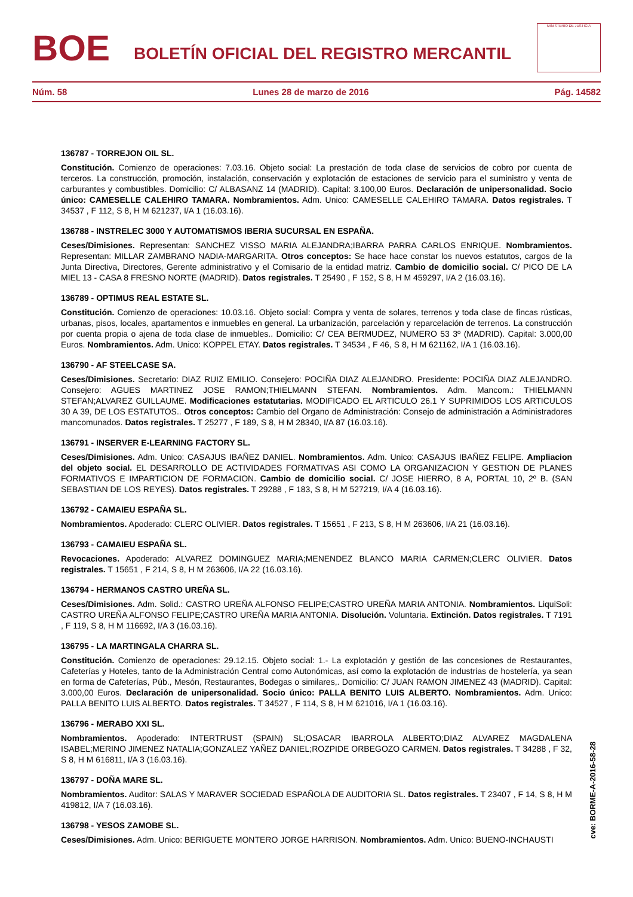BOE
BOLETÍN OFICIAL DEL REGISTRO MERCANTIL
MINISTERIO DE JUSTICIA
Núm. 58 Lunes 28 de marzo de 2016 Pág. 14582
136787 - TORREJON OIL SL.
Constitución. Comienzo de operaciones: 7.03.16. Objeto social: La prestación de toda clase de servicios de cobro por cuenta de terceros. La construcción, promoción, instalación, conservación y explotación de estaciones de servicio para el suministro y venta de carburantes y combustibles. Domicilio: C/ ALBASANZ 14 (MADRID). Capital: 3.100,00 Euros. Declaración de unipersonalidad. Socio único: CAMESELLE CALEHIRO TAMARA. Nombramientos. Adm. Unico: CAMESELLE CALEHIRO TAMARA. Datos registrales. T 34537 , F 112, S 8, H M 621237, I/A 1 (16.03.16).
136788 - INSTRELEC 3000 Y AUTOMATISMOS IBERIA SUCURSAL EN ESPAÑA.
Ceses/Dimisiones. Representan: SANCHEZ VISSO MARIA ALEJANDRA;IBARRA PARRA CARLOS ENRIQUE. Nombramientos. Representan: MILLAR ZAMBRANO NADIA-MARGARITA. Otros conceptos: Se hace hace constar los nuevos estatutos, cargos de la Junta Directiva, Directores, Gerente administrativo y el Comisario de la entidad matriz. Cambio de domicilio social. C/ PICO DE LA MIEL 13 - CASA 8 FRESNO NORTE (MADRID). Datos registrales. T 25490 , F 152, S 8, H M 459297, I/A 2 (16.03.16).
136789 - OPTIMUS REAL ESTATE SL.
Constitución. Comienzo de operaciones: 10.03.16. Objeto social: Compra y venta de solares, terrenos y toda clase de fincas rústicas, urbanas, pisos, locales, apartamentos e inmuebles en general. La urbanización, parcelación y reparcelación de terrenos. La construcción por cuenta propia o ajena de toda clase de inmuebles.. Domicilio: C/ CEA BERMUDEZ, NUMERO 53 3º (MADRID). Capital: 3.000,00 Euros. Nombramientos. Adm. Unico: KOPPEL ETAY. Datos registrales. T 34534 , F 46, S 8, H M 621162, I/A 1 (16.03.16).
136790 - AF STEELCASE SA.
Ceses/Dimisiones. Secretario: DIAZ RUIZ EMILIO. Consejero: POCIÑA DIAZ ALEJANDRO. Presidente: POCIÑA DIAZ ALEJANDRO. Consejero: AGUES MARTINEZ JOSE RAMON;THIELMANN STEFAN. Nombramientos. Adm. Mancom.: THIELMANN STEFAN;ALVAREZ GUILLAUME. Modificaciones estatutarias. MODIFICADO EL ARTICULO 26.1 Y SUPRIMIDOS LOS ARTICULOS 30 A 39, DE LOS ESTATUTOS.. Otros conceptos: Cambio del Organo de Administración: Consejo de administración a Administradores mancomunados. Datos registrales. T 25277 , F 189, S 8, H M 28340, I/A 87 (16.03.16).
136791 - INSERVER E-LEARNING FACTORY SL.
Ceses/Dimisiones. Adm. Unico: CASAJUS IBAÑEZ DANIEL. Nombramientos. Adm. Unico: CASAJUS IBAÑEZ FELIPE. Ampliacion del objeto social. EL DESARROLLO DE ACTIVIDADES FORMATIVAS ASI COMO LA ORGANIZACION Y GESTION DE PLANES FORMATIVOS E IMPARTICION DE FORMACION. Cambio de domicilio social. C/ JOSE HIERRO, 8 A, PORTAL 10, 2º B. (SAN SEBASTIAN DE LOS REYES). Datos registrales. T 29288 , F 183, S 8, H M 527219, I/A 4 (16.03.16).
136792 - CAMAIEU ESPAÑA SL.
Nombramientos. Apoderado: CLERC OLIVIER. Datos registrales. T 15651 , F 213, S 8, H M 263606, I/A 21 (16.03.16).
136793 - CAMAIEU ESPAÑA SL.
Revocaciones. Apoderado: ALVAREZ DOMINGUEZ MARIA;MENENDEZ BLANCO MARIA CARMEN;CLERC OLIVIER. Datos registrales. T 15651 , F 214, S 8, H M 263606, I/A 22 (16.03.16).
136794 - HERMANOS CASTRO UREÑA SL.
Ceses/Dimisiones. Adm. Solid.: CASTRO UREÑA ALFONSO FELIPE;CASTRO UREÑA MARIA ANTONIA. Nombramientos. LiquiSoli: CASTRO UREÑA ALFONSO FELIPE;CASTRO UREÑA MARIA ANTONIA. Disolución. Voluntaria. Extinción. Datos registrales. T 7191 , F 119, S 8, H M 116692, I/A 3 (16.03.16).
136795 - LA MARTINGALA CHARRA SL.
Constitución. Comienzo de operaciones: 29.12.15. Objeto social: 1.- La explotación y gestión de las concesiones de Restaurantes, Cafeterías y Hoteles, tanto de la Administración Central como Autonómicas, así como la explotación de industrias de hostelería, ya sean en forma de Cafeterías, Púb., Mesón, Restaurantes, Bodegas o similares,. Domicilio: C/ JUAN RAMON JIMENEZ 43 (MADRID). Capital: 3.000,00 Euros. Declaración de unipersonalidad. Socio único: PALLA BENITO LUIS ALBERTO. Nombramientos. Adm. Unico: PALLA BENITO LUIS ALBERTO. Datos registrales. T 34527 , F 114, S 8, H M 621016, I/A 1 (16.03.16).
136796 - MERABO XXI SL.
Nombramientos. Apoderado: INTERTRUST (SPAIN) SL;OSACAR IBARROLA ALBERTO;DIAZ ALVAREZ MAGDALENA ISABEL;MERINO JIMENEZ NATALIA;GONZALEZ YAÑEZ DANIEL;ROZPIDE ORBEGOZO CARMEN. Datos registrales. T 34288 , F 32, S 8, H M 616811, I/A 3 (16.03.16).
136797 - DOÑA MARE SL.
Nombramientos. Auditor: SALAS Y MARAVER SOCIEDAD ESPAÑOLA DE AUDITORIA SL. Datos registrales. T 23407 , F 14, S 8, H M 419812, I/A 7 (16.03.16).
136798 - YESOS ZAMOBE SL.
Ceses/Dimisiones. Adm. Unico: BERIGUETE MONTERO JORGE HARRISON. Nombramientos. Adm. Unico: BUENO-INCHAUSTI
cve: BORME-A-2016-58-28